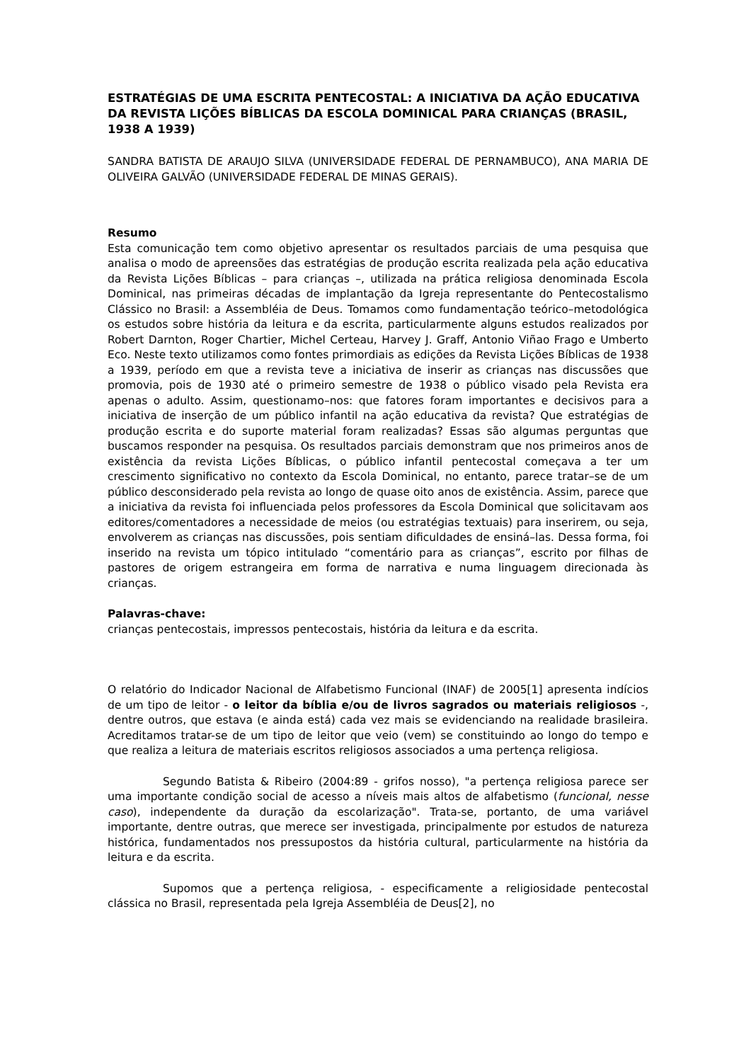ESTRATÉGIAS DE UMA ESCRITA PENTECOSTAL: A INICIATIVA DA AÇÃO EDUCATIVA DA REVISTA LIÇÕES BÍBLICAS DA ESCOLA DOMINICAL PARA CRIANÇAS (BRASIL, 1938 A 1939)
SANDRA BATISTA DE ARAUJO SILVA (UNIVERSIDADE FEDERAL DE PERNAMBUCO), ANA MARIA DE OLIVEIRA GALVÃO (UNIVERSIDADE FEDERAL DE MINAS GERAIS).
Resumo
Esta comunicação tem como objetivo apresentar os resultados parciais de uma pesquisa que analisa o modo de apreensões das estratégias de produção escrita realizada pela ação educativa da Revista Lições Bíblicas – para crianças –, utilizada na prática religiosa denominada Escola Dominical, nas primeiras décadas de implantação da Igreja representante do Pentecostalismo Clássico no Brasil: a Assembléia de Deus. Tomamos como fundamentação teórico–metodológica os estudos sobre história da leitura e da escrita, particularmente alguns estudos realizados por Robert Darnton, Roger Chartier, Michel Certeau, Harvey J. Graff, Antonio Viñao Frago e Umberto Eco. Neste texto utilizamos como fontes primordiais as edições da Revista Lições Bíblicas de 1938 a 1939, período em que a revista teve a iniciativa de inserir as crianças nas discussões que promovia, pois de 1930 até o primeiro semestre de 1938 o público visado pela Revista era apenas o adulto. Assim, questionamo–nos: que fatores foram importantes e decisivos para a iniciativa de inserção de um público infantil na ação educativa da revista? Que estratégias de produção escrita e do suporte material foram realizadas? Essas são algumas perguntas que buscamos responder na pesquisa. Os resultados parciais demonstram que nos primeiros anos de existência da revista Lições Bíblicas, o público infantil pentecostal começava a ter um crescimento significativo no contexto da Escola Dominical, no entanto, parece tratar–se de um público desconsiderado pela revista ao longo de quase oito anos de existência. Assim, parece que a iniciativa da revista foi influenciada pelos professores da Escola Dominical que solicitavam aos editores/comentadores a necessidade de meios (ou estratégias textuais) para inserirem, ou seja, envolverem as crianças nas discussões, pois sentiam dificuldades de ensiná–las. Dessa forma, foi inserido na revista um tópico intitulado “comentário para as crianças”, escrito por filhas de pastores de origem estrangeira em forma de narrativa e numa linguagem direcionada às crianças.
Palavras-chave:
crianças pentecostais, impressos pentecostais, história da leitura e da escrita.
O relatório do Indicador Nacional de Alfabetismo Funcional (INAF) de 2005[1] apresenta indícios de um tipo de leitor - o leitor da bíblia e/ou de livros sagrados ou materiais religiosos -, dentre outros, que estava (e ainda está) cada vez mais se evidenciando na realidade brasileira. Acreditamos tratar-se de um tipo de leitor que veio (vem) se constituindo ao longo do tempo e que realiza a leitura de materiais escritos religiosos associados a uma pertença religiosa.
Segundo Batista & Ribeiro (2004:89 - grifos nosso), "a pertença religiosa parece ser uma importante condição social de acesso a níveis mais altos de alfabetismo (funcional, nesse caso), independente da duração da escolarização". Trata-se, portanto, de uma variável importante, dentre outras, que merece ser investigada, principalmente por estudos de natureza histórica, fundamentados nos pressupostos da história cultural, particularmente na história da leitura e da escrita.
Supomos que a pertença religiosa, - especificamente a religiosidade pentecostal clássica no Brasil, representada pela Igreja Assembléia de Deus[2], no